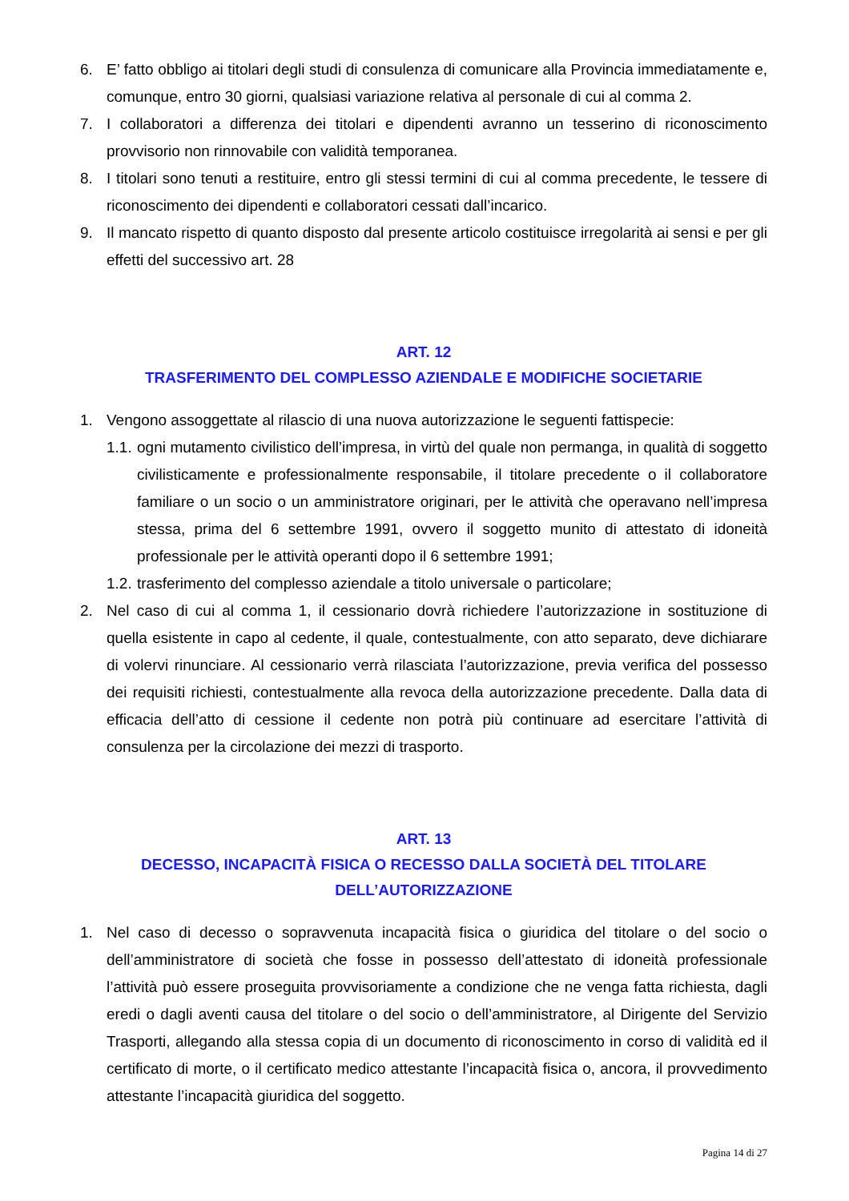6. E’ fatto obbligo ai titolari degli studi di consulenza di comunicare alla Provincia immediatamente e, comunque, entro 30 giorni, qualsiasi variazione relativa al personale di cui al comma 2.
7. I collaboratori a differenza dei titolari e dipendenti avranno un tesserino di riconoscimento provvisorio non rinnovabile con validità temporanea.
8. I titolari sono tenuti a restituire, entro gli stessi termini di cui al comma precedente, le tessere di riconoscimento dei dipendenti e collaboratori cessati dall’incarico.
9. Il mancato rispetto di quanto disposto dal presente articolo costituisce irregolarità ai sensi e per gli effetti del successivo art. 28
ART. 12
TRASFERIMENTO DEL COMPLESSO AZIENDALE E MODIFICHE SOCIETARIE
1. Vengono assoggettate al rilascio di una nuova autorizzazione le seguenti fattispecie:
1.1. ogni mutamento civilistico dell’impresa, in virtù del quale non permanga, in qualità di soggetto civilisticamente e professionalmente responsabile, il titolare precedente o il collaboratore familiare o un socio o un amministratore originari, per le attività che operavano nell’impresa stessa, prima del 6 settembre 1991, ovvero il soggetto munito di attestato di idoneità professionale per le attività operanti dopo il 6 settembre 1991;
1.2. trasferimento del complesso aziendale a titolo universale o particolare;
2. Nel caso di cui al comma 1, il cessionario dovrà richiedere l’autorizzazione in sostituzione di quella esistente in capo al cedente, il quale, contestualmente, con atto separato, deve dichiarare di volervi rinunciare. Al cessionario verrà rilasciata l’autorizzazione, previa verifica del possesso dei requisiti richiesti, contestualmente alla revoca della autorizzazione precedente. Dalla data di efficacia dell’atto di cessione il cedente non potrà più continuare ad esercitare l’attività di consulenza per la circolazione dei mezzi di trasporto.
ART. 13
DECESSO, INCAPACITÀ FISICA O RECESSO DALLA SOCIETÀ DEL TITOLARE
DELL’AUTORIZZAZIONE
1. Nel caso di decesso o sopravvenuta incapacità fisica o giuridica del titolare o del socio o dell’amministratore di società che fosse in possesso dell’attestato di idoneità professionale l’attività può essere proseguita provvisoriamente a condizione che ne venga fatta richiesta, dagli eredi o dagli aventi causa del titolare o del socio o dell’amministratore, al Dirigente del Servizio Trasporti, allegando alla stessa copia di un documento di riconoscimento in corso di validità ed il certificato di morte, o il certificato medico attestante l’incapacità fisica o, ancora, il provvedimento attestante l’incapacità giuridica del soggetto.
Pagina 14 di 27